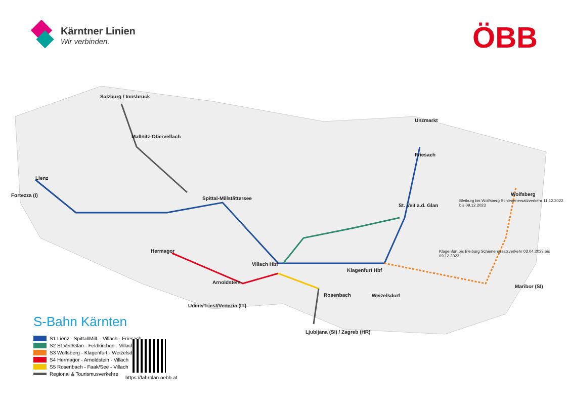Kärntner Linien
Wir verbinden.
ÖBB
Salzburg / Innsbruck
Mallnitz-Obervellach
Lienz
Fortezza (I)
Spittal-Millstättersee
Hermagor
Villach Hbf
Arnoldstein
Udine/Triest/Venezia (IT)
Rosenbach
Ljubljana (SI) / Zagreb (HR)
Klagenfurt Hbf
Weizelsdorf
St. Veit a.d. Glan
Friesach
Unzmarkt
Wolfsberg
Maribor (SI)
Bleiburg bis Wolfsberg Schienenersatzverkehr 11.12.2022 bis 09.12.2023
Klagenfurt bis Bleiburg Schienenersatzverkehr 03.04.2023 bis 09.12.2023
S-Bahn Kärnten
S1 Lienz - Spittal/Mill. - Villach - Friesach
S2 St.Veit/Glan - Feldkirchen - Villach
S3 Wolfsberg - Klagenfurt - Weizelsdorf
S4 Hermagor - Arnoldstein - Villach
S5 Rosenbach - Faak/See - Villach
Regional & Tourismusverkehre
https://fahrplan.oebb.at